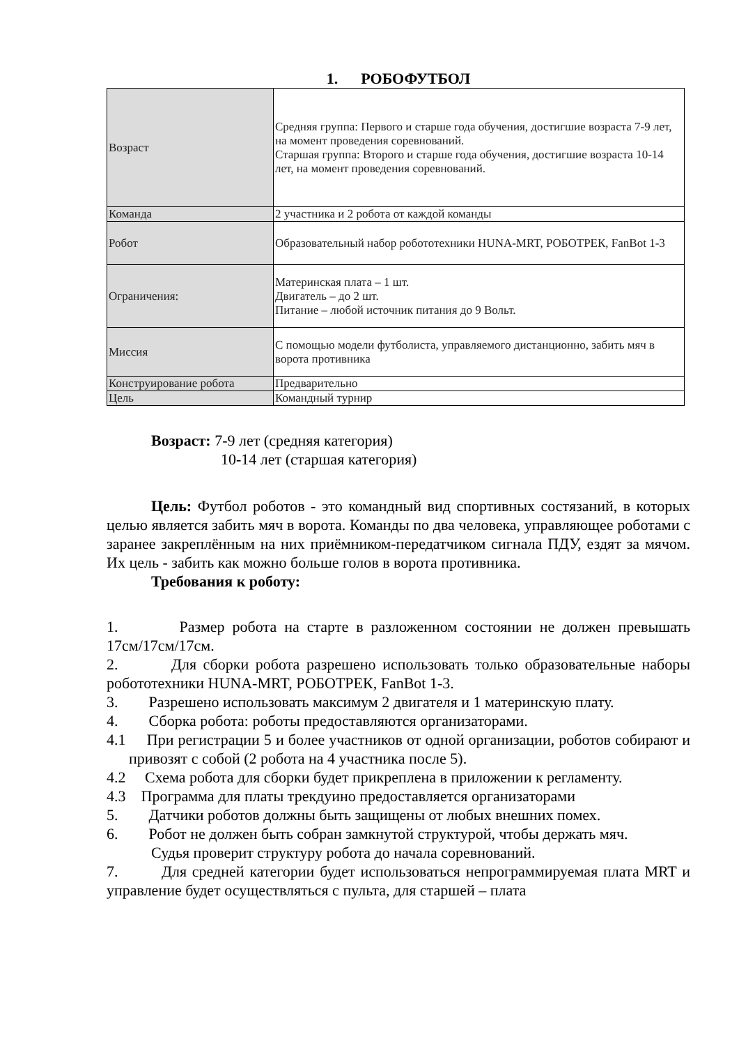1. РОБОФУТБОЛ
| Возраст | Средняя группа: Первого и старше года обучения, достигшие возраста 7-9 лет, на момент проведения соревнований. Старшая группа: Второго и старше года обучения, достигшие возраста 10-14 лет, на момент проведения соревнований. |
| Команда | 2 участника и 2 робота от каждой команды |
| Робот | Образовательный набор робототехники HUNA-MRT, РОБОТРЕК, FanBot 1-3 |
| Ограничения: | Материнская плата – 1 шт. Двигатель – до 2 шт. Питание – любой источник питания до 9 Вольт. |
| Миссия | С помощью модели футболиста, управляемого дистанционно, забить мяч в ворота противника |
| Конструирование робота | Предварительно |
| Цель | Командный турнир |
Возраст: 7-9 лет (средняя категория)
10-14 лет (старшая категория)
Цель: Футбол роботов - это командный вид спортивных состязаний, в которых целью является забить мяч в ворота. Команды по два человека, управляющее роботами с заранее закреплённым на них приёмником-передатчиком сигнала ПДУ, ездят за мячом. Их цель - забить как можно больше голов в ворота противника.
Требования к роботу:
1. Размер робота на старте в разложенном состоянии не должен превышать 17см/17см/17см.
2. Для сборки робота разрешено использовать только образовательные наборы робототехники HUNA-MRT, РОБОТРЕК, FanBot 1-3.
3. Разрешено использовать максимум 2 двигателя и 1 материнскую плату.
4. Сборка робота: роботы предоставляются организаторами.
4.1 При регистрации 5 и более участников от одной организации, роботов собирают и привозят с собой (2 робота на 4 участника после 5).
4.2 Схема робота для сборки будет прикреплена в приложении к регламенту.
4.3 Программа для платы трекдуино предоставляется организаторами
5. Датчики роботов должны быть защищены от любых внешних помех.
6. Робот не должен быть собран замкнутой структурой, чтобы держать мяч.
Судья проверит структуру робота до начала соревнований.
7. Для средней категории будет использоваться непрограммируемая плата MRT и управление будет осуществляться с пульта, для старшей – плата